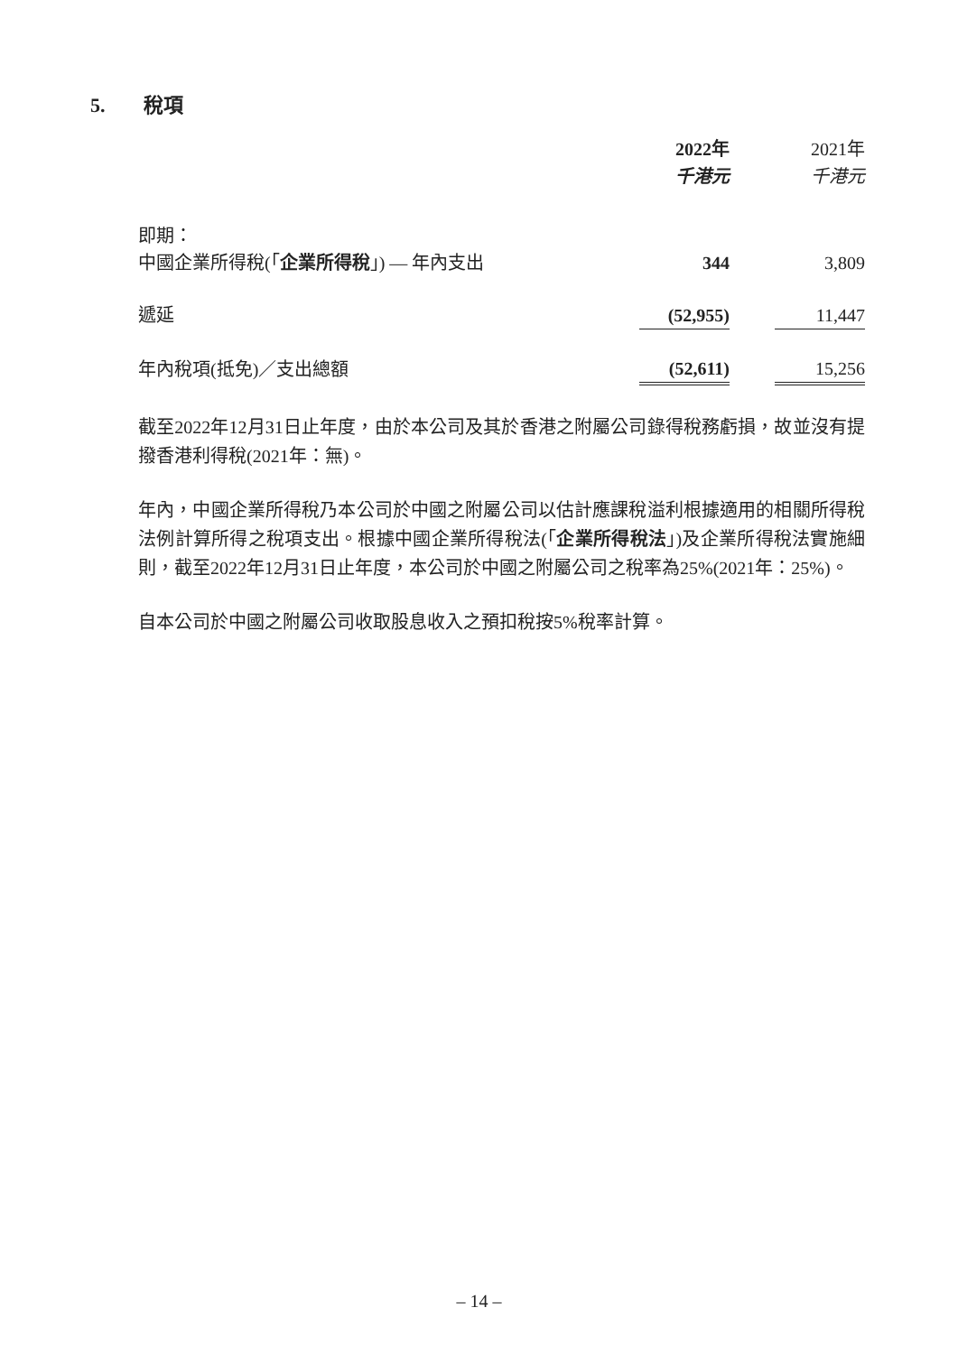5. 稅項
| | 2022年 千港元 | | 2021年 千港元 |
| --- | --- | --- | --- |
| 即期： | | | |
| 中國企業所得稅(「 企業所得稅 」) — 年內支出 | 344 | | 3,809 |
| 遞延 | (52,955) | | 11,447 |
| 年內稅項(抵免)／支出總額 | (52,611) | | 15,256 |
截至2022年12月31日止年度，由於本公司及其於香港之附屬公司錄得稅務虧損，故並沒有提撥香港利得稅(2021年：無)。
年內，中國企業所得稅乃本公司於中國之附屬公司以估計應課稅溢利根據適用的相關所得稅法例計算所得之稅項支出。根據中國企業所得稅法(「企業所得稅法」)及企業所得稅法實施細則，截至2022年12月31日止年度，本公司於中國之附屬公司之稅率為25%(2021年：25%)。
自本公司於中國之附屬公司收取股息收入之預扣稅按5%稅率計算。
– 14 –